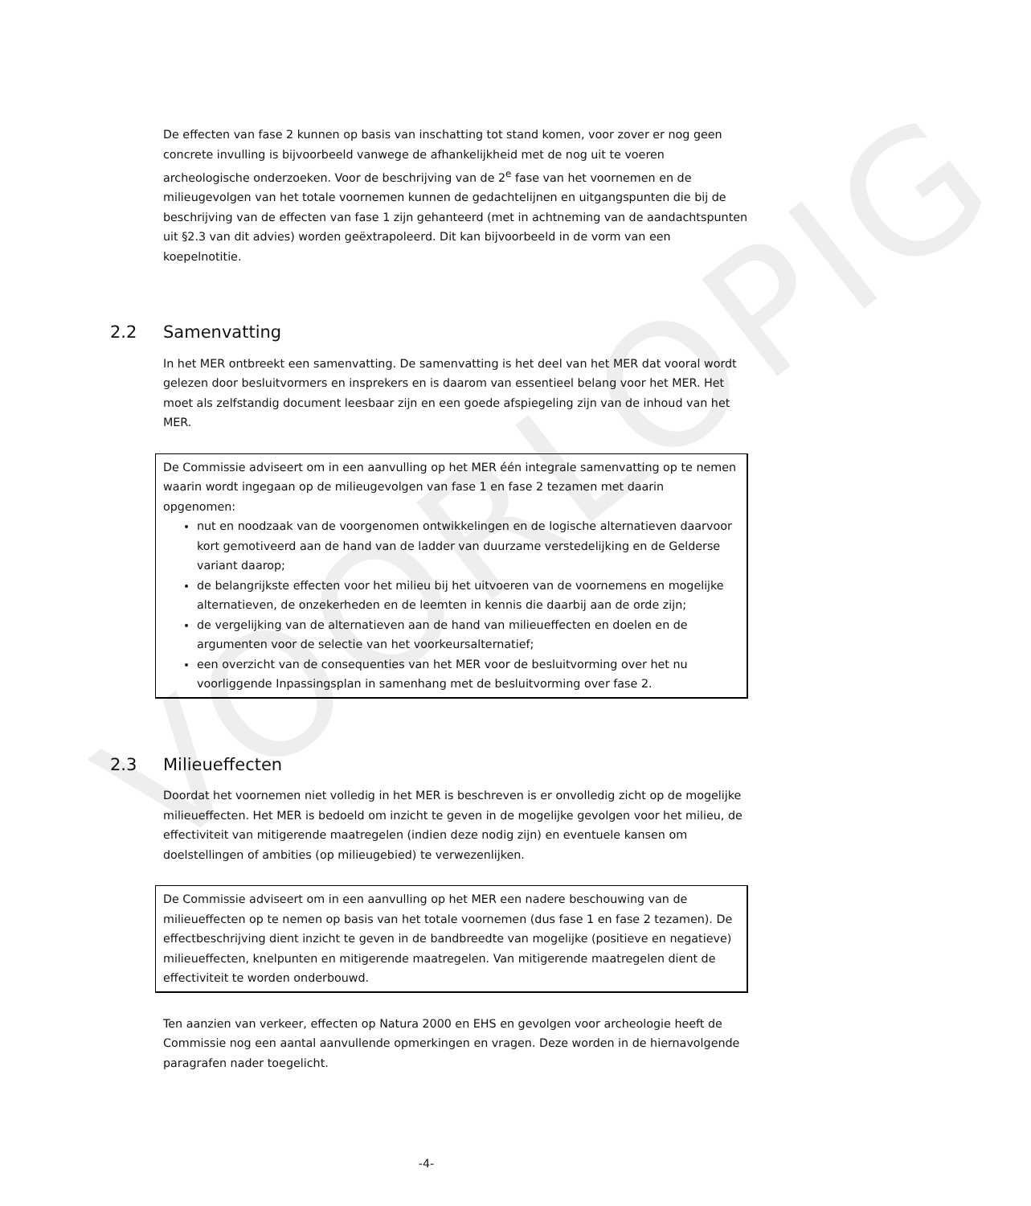VOORLOPIG
De effecten van fase 2 kunnen op basis van inschatting tot stand komen, voor zover er nog geen concrete invulling is bijvoorbeeld vanwege de afhankelijkheid met de nog uit te voeren archeologische onderzoeken. Voor de beschrijving van de 2<sup>e</sup> fase van het voornemen en de milieugevolgen van het totale voornemen kunnen de gedachtelijnen en uitgangspunten die bij de beschrijving van de effecten van fase 1 zijn gehanteerd (met in achtneming van de aandachtspunten uit §2.3 van dit advies) worden geëxtrapoleerd. Dit kan bijvoorbeeld in de vorm van een koepelnotitie.
2.2 Samenvatting
In het MER ontbreekt een samenvatting. De samenvatting is het deel van het MER dat vooral wordt gelezen door besluitvormers en insprekers en is daarom van essentieel belang voor het MER. Het moet als zelfstandig document leesbaar zijn en een goede afspiegeling zijn van de inhoud van het MER.
De Commissie adviseert om in een aanvulling op het MER één integrale samenvatting op te nemen waarin wordt ingegaan op de milieugevolgen van fase 1 en fase 2 tezamen met daarin opgenomen:
nut en noodzaak van de voorgenomen ontwikkelingen en de logische alternatieven daarvoor kort gemotiveerd aan de hand van de ladder van duurzame verstedelijking en de Gelderse variant daarop;
de belangrijkste effecten voor het milieu bij het uitvoeren van de voornemens en mogelijke alternatieven, de onzekerheden en de leemten in kennis die daarbij aan de orde zijn;
de vergelijking van de alternatieven aan de hand van milieueffecten en doelen en de argumenten voor de selectie van het voorkeursalternatief;
een overzicht van de consequenties van het MER voor de besluitvorming over het nu voorliggende Inpassingsplan in samenhang met de besluitvorming over fase 2.
2.3 Milieueffecten
Doordat het voornemen niet volledig in het MER is beschreven is er onvolledig zicht op de mogelijke milieueffecten. Het MER is bedoeld om inzicht te geven in de mogelijke gevolgen voor het milieu, de effectiviteit van mitigerende maatregelen (indien deze nodig zijn) en eventuele kansen om doelstellingen of ambities (op milieugebied) te verwezenlijken.
De Commissie adviseert om in een aanvulling op het MER een nadere beschouwing van de milieueffecten op te nemen op basis van het totale voornemen (dus fase 1 en fase 2 tezamen). De effectbeschrijving dient inzicht te geven in de bandbreedte van mogelijke (positieve en negatieve) milieueffecten, knelpunten en mitigerende maatregelen. Van mitigerende maatregelen dient de effectiviteit te worden onderbouwd.
Ten aanzien van verkeer, effecten op Natura 2000 en EHS en gevolgen voor archeologie heeft de Commissie nog een aantal aanvullende opmerkingen en vragen. Deze worden in de hiernavolgende paragrafen nader toegelicht.
-4-